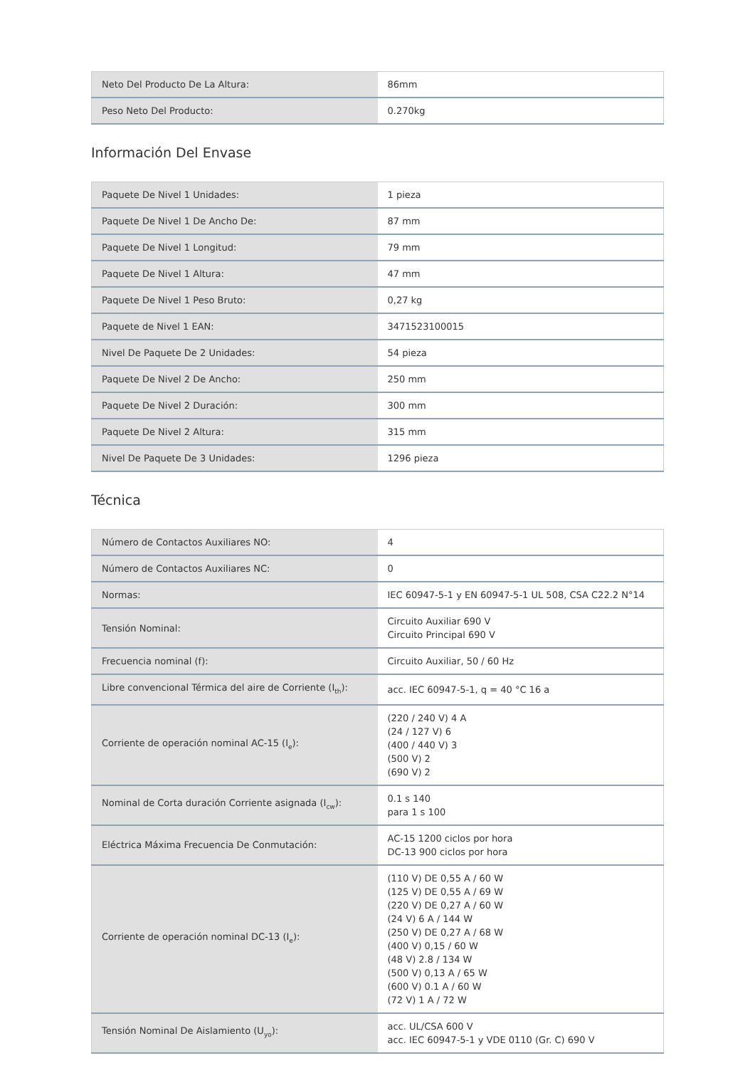| Neto Del Producto De La Altura: | 86mm |
| Peso Neto Del Producto: | 0.270kg |
Información Del Envase
| Paquete De Nivel 1 Unidades: | 1 pieza |
| Paquete De Nivel 1 De Ancho De: | 87 mm |
| Paquete De Nivel 1 Longitud: | 79 mm |
| Paquete De Nivel 1 Altura: | 47 mm |
| Paquete De Nivel 1 Peso Bruto: | 0,27 kg |
| Paquete de Nivel 1 EAN: | 3471523100015 |
| Nivel De Paquete De 2 Unidades: | 54 pieza |
| Paquete De Nivel 2 De Ancho: | 250 mm |
| Paquete De Nivel 2 Duración: | 300 mm |
| Paquete De Nivel 2 Altura: | 315 mm |
| Nivel De Paquete De 3 Unidades: | 1296 pieza |
Técnica
| Número de Contactos Auxiliares NO: | 4 |
| Número de Contactos Auxiliares NC: | 0 |
| Normas: | IEC 60947-5-1 y EN 60947-5-1 UL 508, CSA C22.2 N°14 |
| Tensión Nominal: | Circuito Auxiliar 690 V Circuito Principal 690 V |
| Frecuencia nominal (f): | Circuito Auxiliar, 50 / 60 Hz |
| Libre convencional Térmica del aire de Corriente (I<sub>th</sub>): | acc. IEC 60947-5-1, q = 40 °C 16 a |
| Corriente de operación nominal AC-15 (I<sub>e</sub>): | (220 / 240 V) 4 A (24 / 127 V) 6 (400 / 440 V) 3 (500 V) 2 (690 V) 2 |
| Nominal de Corta duración Corriente asignada (I<sub>cw</sub>): | 0.1 s 140 para 1 s 100 |
| Eléctrica Máxima Frecuencia De Conmutación: | AC-15 1200 ciclos por hora DC-13 900 ciclos por hora |
| Corriente de operación nominal DC-13 (I<sub>e</sub>): | (110 V) DE 0,55 A / 60 W (125 V) DE 0,55 A / 69 W (220 V) DE 0,27 A / 60 W (24 V) 6 A / 144 W (250 V) DE 0,27 A / 68 W (400 V) 0,15 / 60 W (48 V) 2.8 / 134 W (500 V) 0,13 A / 65 W (600 V) 0.1 A / 60 W (72 V) 1 A / 72 W |
| Tensión Nominal De Aislamiento (U<sub>yo</sub>): | acc. UL/CSA 600 V acc. IEC 60947-5-1 y VDE 0110 (Gr. C) 690 V |